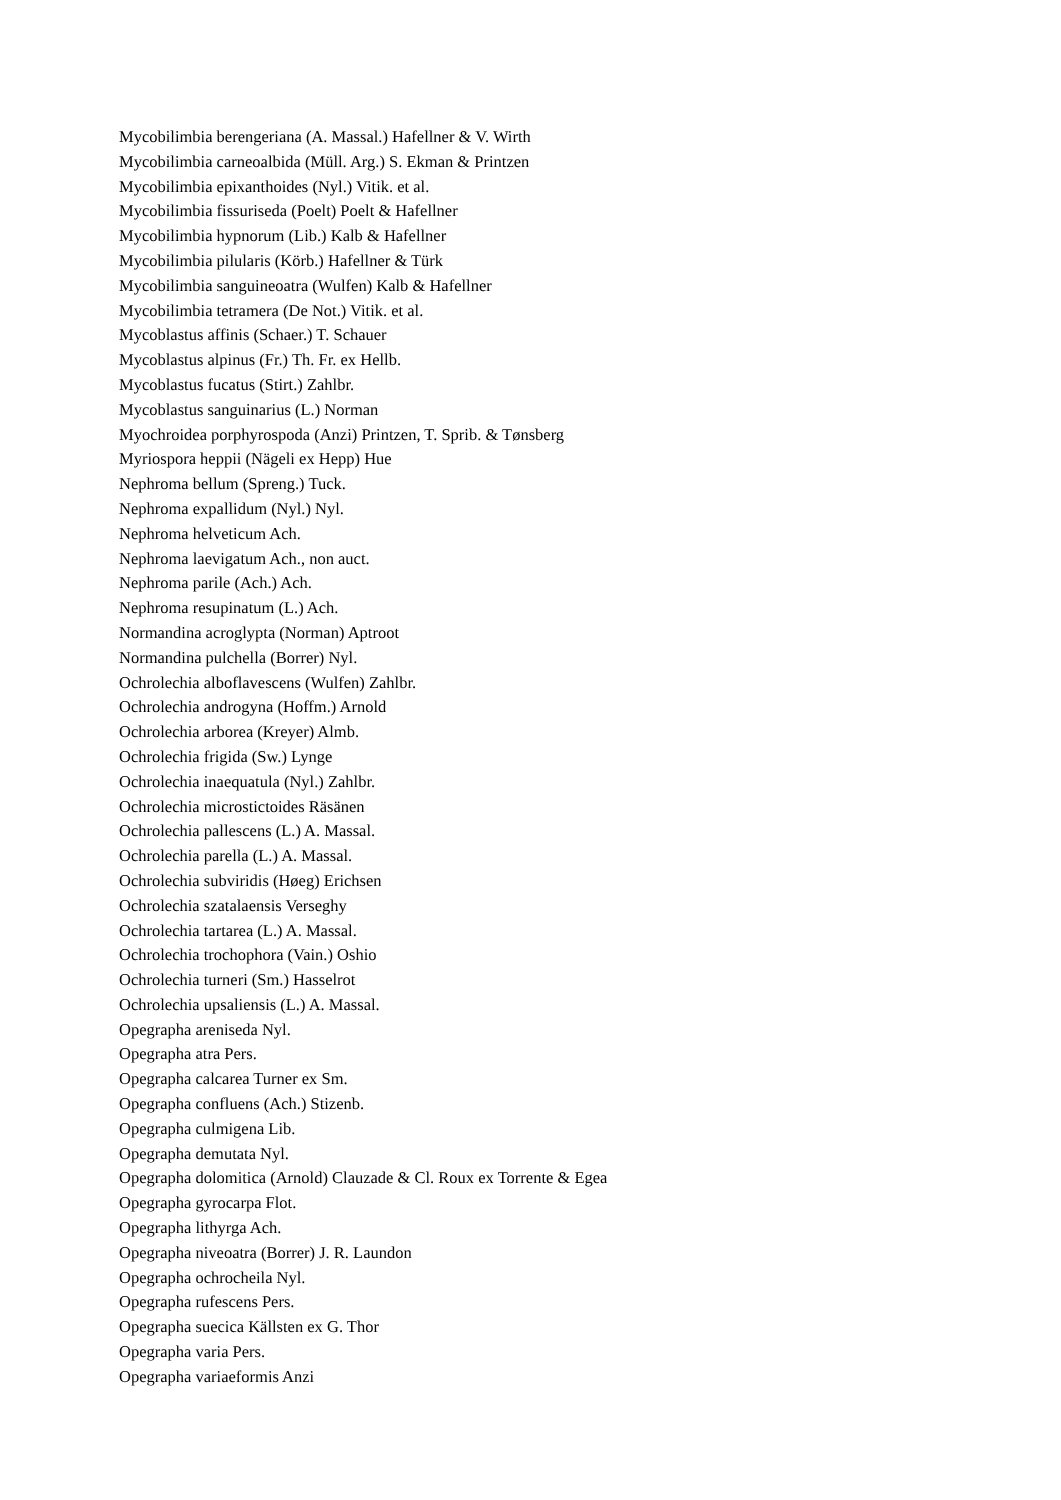Mycobilimbia berengeriana (A. Massal.) Hafellner & V. Wirth
Mycobilimbia carneoalbida (Müll. Arg.) S. Ekman & Printzen
Mycobilimbia epixanthoides (Nyl.) Vitik. et al.
Mycobilimbia fissuriseda (Poelt) Poelt & Hafellner
Mycobilimbia hypnorum (Lib.) Kalb & Hafellner
Mycobilimbia pilularis (Körb.) Hafellner & Türk
Mycobilimbia sanguineoatra (Wulfen) Kalb & Hafellner
Mycobilimbia tetramera (De Not.) Vitik. et al.
Mycoblastus affinis (Schaer.) T. Schauer
Mycoblastus alpinus (Fr.) Th. Fr. ex Hellb.
Mycoblastus fucatus (Stirt.) Zahlbr.
Mycoblastus sanguinarius (L.) Norman
Myochroidea porphyrospoda (Anzi) Printzen, T. Sprib. & Tønsberg
Myriospora heppii (Nägeli ex Hepp) Hue
Nephroma bellum (Spreng.) Tuck.
Nephroma expallidum (Nyl.) Nyl.
Nephroma helveticum Ach.
Nephroma laevigatum Ach., non auct.
Nephroma parile (Ach.) Ach.
Nephroma resupinatum (L.) Ach.
Normandina acroglypta (Norman) Aptroot
Normandina pulchella (Borrer) Nyl.
Ochrolechia alboflavescens (Wulfen) Zahlbr.
Ochrolechia androgyna (Hoffm.) Arnold
Ochrolechia arborea (Kreyer) Almb.
Ochrolechia frigida (Sw.) Lynge
Ochrolechia inaequatula (Nyl.) Zahlbr.
Ochrolechia microstictoides Räsänen
Ochrolechia pallescens (L.) A. Massal.
Ochrolechia parella (L.) A. Massal.
Ochrolechia subviridis (Høeg) Erichsen
Ochrolechia szatalaensis Verseghy
Ochrolechia tartarea (L.) A. Massal.
Ochrolechia trochophora (Vain.) Oshio
Ochrolechia turneri (Sm.) Hasselrot
Ochrolechia upsaliensis (L.) A. Massal.
Opegrapha areniseda Nyl.
Opegrapha atra Pers.
Opegrapha calcarea Turner ex Sm.
Opegrapha confluens (Ach.) Stizenb.
Opegrapha culmigena Lib.
Opegrapha demutata Nyl.
Opegrapha dolomitica (Arnold) Clauzade & Cl. Roux ex Torrente & Egea
Opegrapha gyrocarpa Flot.
Opegrapha lithyrga Ach.
Opegrapha niveoatra (Borrer) J. R. Laundon
Opegrapha ochrocheila Nyl.
Opegrapha rufescens Pers.
Opegrapha suecica Källsten ex G. Thor
Opegrapha varia Pers.
Opegrapha variaeformis Anzi